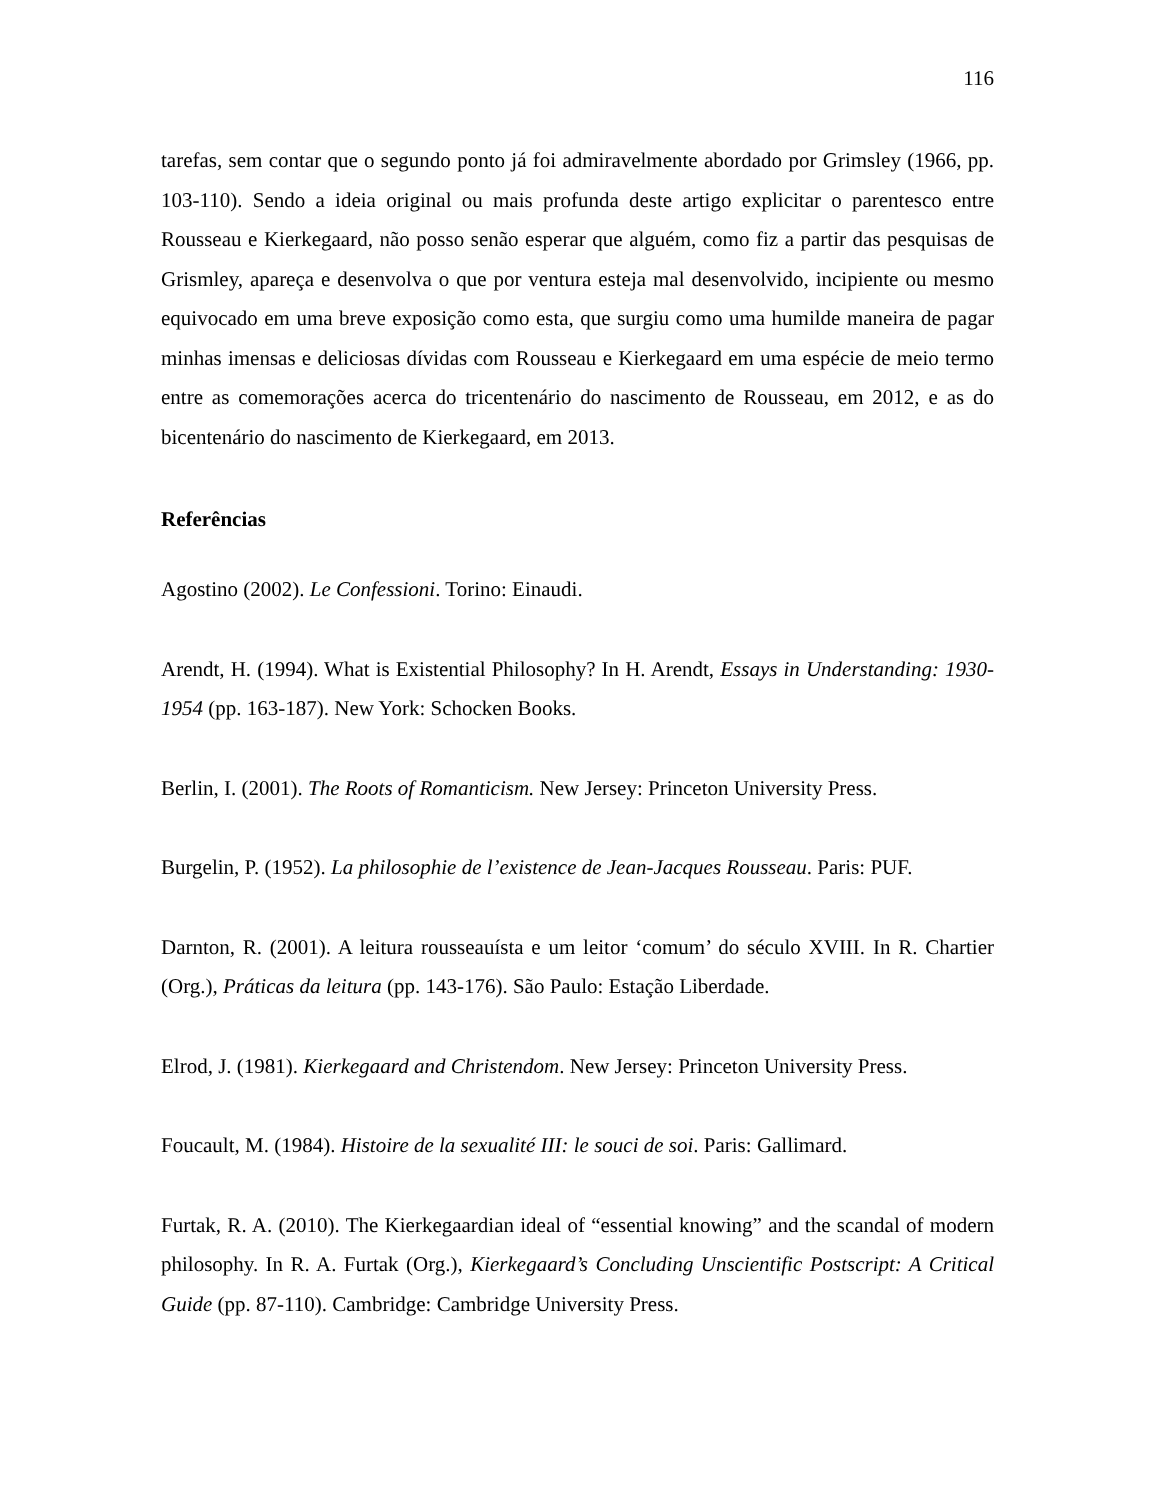116
tarefas, sem contar que o segundo ponto já foi admiravelmente abordado por Grimsley (1966, pp. 103-110). Sendo a ideia original ou mais profunda deste artigo explicitar o parentesco entre Rousseau e Kierkegaard, não posso senão esperar que alguém, como fiz a partir das pesquisas de Grismley, apareça e desenvolva o que por ventura esteja mal desenvolvido, incipiente ou mesmo equivocado em uma breve exposição como esta, que surgiu como uma humilde maneira de pagar minhas imensas e deliciosas dívidas com Rousseau e Kierkegaard em uma espécie de meio termo entre as comemorações acerca do tricentenário do nascimento de Rousseau, em 2012, e as do bicentenário do nascimento de Kierkegaard, em 2013.
Referências
Agostino (2002). Le Confessioni. Torino: Einaudi.
Arendt, H. (1994). What is Existential Philosophy? In H. Arendt, Essays in Understanding: 1930-1954 (pp. 163-187). New York: Schocken Books.
Berlin, I. (2001). The Roots of Romanticism. New Jersey: Princeton University Press.
Burgelin, P. (1952). La philosophie de l’existence de Jean-Jacques Rousseau. Paris: PUF.
Darnton, R. (2001). A leitura rousseauísta e um leitor ‘comum’ do século XVIII. In R. Chartier (Org.), Práticas da leitura (pp. 143-176). São Paulo: Estação Liberdade.
Elrod, J. (1981). Kierkegaard and Christendom. New Jersey: Princeton University Press.
Foucault, M. (1984). Histoire de la sexualité III: le souci de soi. Paris: Gallimard.
Furtak, R. A. (2010). The Kierkegaardian ideal of “essential knowing” and the scandal of modern philosophy. In R. A. Furtak (Org.), Kierkegaard’s Concluding Unscientific Postscript: A Critical Guide (pp. 87-110). Cambridge: Cambridge University Press.